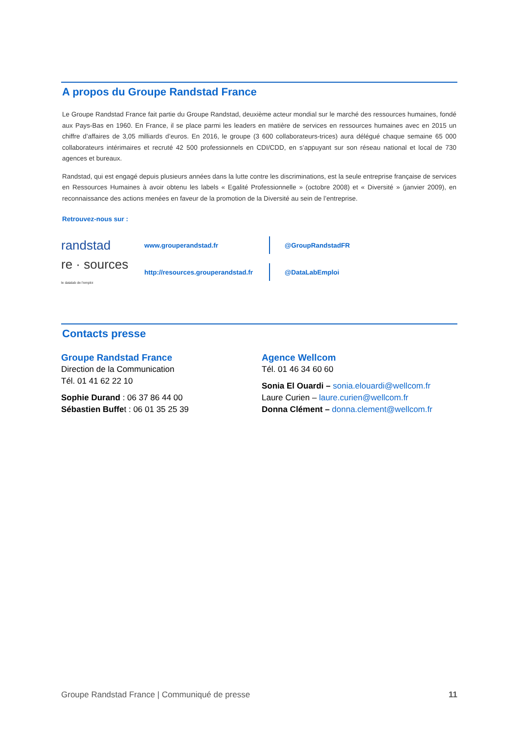A propos du Groupe Randstad France
Le Groupe Randstad France fait partie du Groupe Randstad, deuxième acteur mondial sur le marché des ressources humaines, fondé aux Pays-Bas en 1960. En France, il se place parmi les leaders en matière de services en ressources humaines avec en 2015 un chiffre d’affaires de 3,05 milliards d’euros. En 2016, le groupe (3 600 collaborateurs-trices) aura délégué chaque semaine 65 000 collaborateurs intérimaires et recruté 42 500 professionnels en CDI/CDD, en s’appuyant sur son réseau national et local de 730 agences et bureaux.
Randstad, qui est engagé depuis plusieurs années dans la lutte contre les discriminations, est la seule entreprise française de services en Ressources Humaines à avoir obtenu les labels « Egalité Professionnelle » (octobre 2008) et « Diversité » (janvier 2009), en reconnaissance des actions menées en faveur de la promotion de la Diversité au sein de l’entreprise.
Retrouvez-nous sur :
randstad
www.grouperandstad.fr @GroupRandstadFR
re · sources
le datalab de l'emploi
http://resources.grouperandstad.fr
@DataLabEmploi
Contacts presse
Groupe Randstad France
Direction de la Communication
Tél. 01 41 62 22 10
Sophie Durand : 06 37 86 44 00
Sébastien Buffet : 06 01 35 25 39
Agence Wellcom
Tél. 01 46 34 60 60
Sonia El Ouardi – sonia.elouardi@wellcom.fr
Laure Curien – laure.curien@wellcom.fr
Donna Clément – donna.clement@wellcom.fr
Groupe Randstad France | Communiqué de presse 11